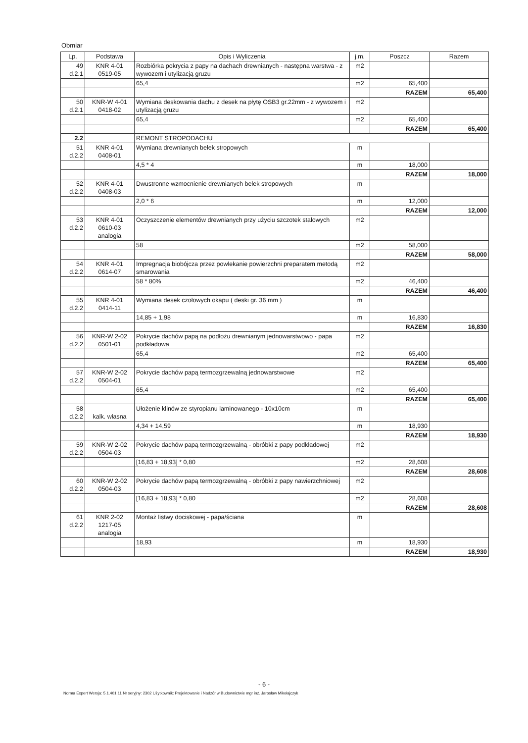Obmiar
| Lp. | Podstawa | Opis i Wyliczenia | j.m. | Poszcz | Razem |
| --- | --- | --- | --- | --- | --- |
| 49 d.2.1 | KNR 4-01 0519-05 | Rozbiórka pokrycia z papy na dachach drewnianych - następna warstwa - z wywozem i utylizacją gruzu | m2 | | |
| | | 65,4 | m2 | 65,400 | |
| | | | | RAZEM | 65,400 |
| 50 d.2.1 | KNR-W 4-01 0418-02 | Wymiana deskowania dachu z desek na płytę OSB3 gr.22mm - z wywozem i utylizacją gruzu | m2 | | |
| | | 65,4 | m2 | 65,400 | |
| | | | | RAZEM | 65,400 |
| 2.2 | | REMONT STROPODACHU | | | |
| 51 d.2.2 | KNR 4-01 0408-01 | Wymiana drewnianych belek stropowych | m | | |
| | | 4,5 * 4 | m | 18,000 | |
| | | | | RAZEM | 18,000 |
| 52 d.2.2 | KNR 4-01 0408-03 | Dwustronne wzmocnienie drewnianych belek stropowych | m | | |
| | | 2,0 * 6 | m | 12,000 | |
| | | | | RAZEM | 12,000 |
| 53 d.2.2 | KNR 4-01 0610-03 analogia | Oczyszczenie elementów drewnianych przy użyciu szczotek stalowych | m2 | | |
| | | 58 | m2 | 58,000 | |
| | | | | RAZEM | 58,000 |
| 54 d.2.2 | KNR 4-01 0614-07 | Impregnacja biobójcza przez powlekanie powierzchni preparatem metodą smarowania | m2 | | |
| | | 58 * 80% | m2 | 46,400 | |
| | | | | RAZEM | 46,400 |
| 55 d.2.2 | KNR 4-01 0414-11 | Wymiana desek czołowych okapu ( deski gr. 36 mm ) | m | | |
| | | 14,85 + 1,98 | m | 16,830 | |
| | | | | RAZEM | 16,830 |
| 56 d.2.2 | KNR-W 2-02 0501-01 | Pokrycie dachów papą na podłożu drewnianym jednowarstwowo - papa podkładowa | m2 | | |
| | | 65,4 | m2 | 65,400 | |
| | | | | RAZEM | 65,400 |
| 57 d.2.2 | KNR-W 2-02 0504-01 | Pokrycie dachów papą termozgrzewalną jednowarstwowe | m2 | | |
| | | 65,4 | m2 | 65,400 | |
| | | | | RAZEM | 65,400 |
| 58 d.2.2 | kalk. własna | Ułożenie klinów ze styropianu laminowanego - 10x10cm | m | | |
| | | 4,34 + 14,59 | m | 18,930 | |
| | | | | RAZEM | 18,930 |
| 59 d.2.2 | KNR-W 2-02 0504-03 | Pokrycie dachów papą termozgrzewalną - obróbki z papy podkładowej | m2 | | |
| | | [16,83 + 18,93] * 0,80 | m2 | 28,608 | |
| | | | | RAZEM | 28,608 |
| 60 d.2.2 | KNR-W 2-02 0504-03 | Pokrycie dachów papą termozgrzewalną - obróbki z papy nawierzchniowej | m2 | | |
| | | [16,83 + 18,93] * 0,80 | m2 | 28,608 | |
| | | | | RAZEM | 28,608 |
| 61 d.2.2 | KNR 2-02 1217-05 analogia | Montaż listwy dociskowej - papa/ściana | m | | |
| | | 18,93 | m | 18,930 | |
| | | | | RAZEM | 18,930 |
- 6 -
Norma Expert Wersja: 5.1.401.11 Nr seryjny: 2302 Użytkownik: Projektowanie i Nadzór w Budownictwie mgr inż. Jarosław Mikołajczyk